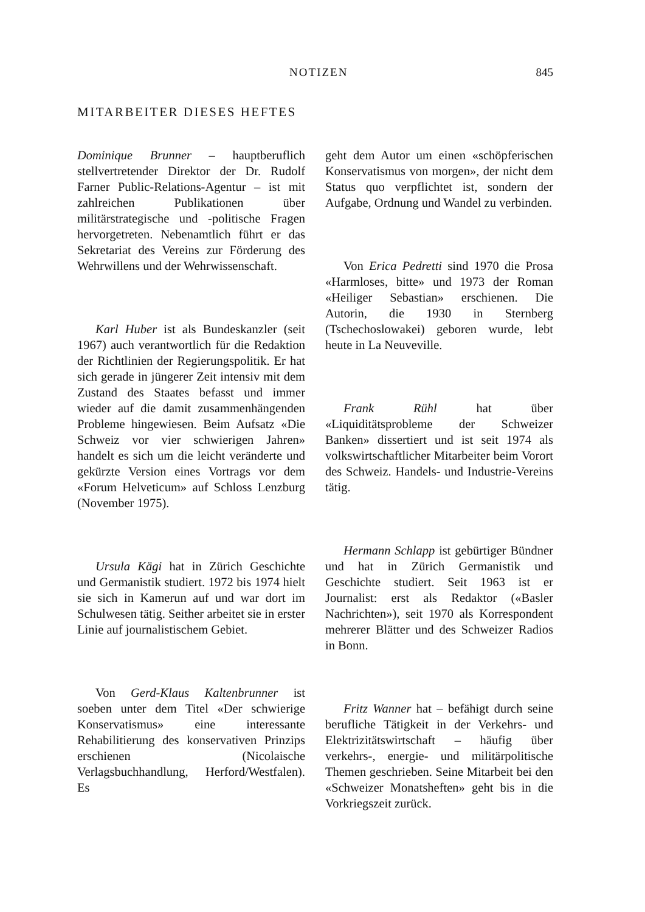NOTIZEN 845
MITARBEITER DIESES HEFTES
Dominique Brunner – hauptberuflich stellvertretender Direktor der Dr. Rudolf Farner Public-Relations-Agentur – ist mit zahlreichen Publikationen über militärstrategische und -politische Fragen hervorgetreten. Nebenamtlich führt er das Sekretariat des Vereins zur Förderung des Wehrwillens und der Wehrwissenschaft.
Karl Huber ist als Bundeskanzler (seit 1967) auch verantwortlich für die Redaktion der Richtlinien der Regierungspolitik. Er hat sich gerade in jüngerer Zeit intensiv mit dem Zustand des Staates befasst und immer wieder auf die damit zusammenhängenden Probleme hingewiesen. Beim Aufsatz «Die Schweiz vor vier schwierigen Jahren» handelt es sich um die leicht veränderte und gekürzte Version eines Vortrags vor dem «Forum Helveticum» auf Schloss Lenzburg (November 1975).
Ursula Kägi hat in Zürich Geschichte und Germanistik studiert. 1972 bis 1974 hielt sie sich in Kamerun auf und war dort im Schulwesen tätig. Seither arbeitet sie in erster Linie auf journalistischem Gebiet.
Von Gerd-Klaus Kaltenbrunner ist soeben unter dem Titel «Der schwierige Konservatismus» eine interessante Rehabilitierung des konservativen Prinzips erschienen (Nicolaische Verlagsbuchhandlung, Herford/Westfalen). Es
geht dem Autor um einen «schöpferischen Konservatismus von morgen», der nicht dem Status quo verpflichtet ist, sondern der Aufgabe, Ordnung und Wandel zu verbinden.
Von Erica Pedretti sind 1970 die Prosa «Harmloses, bitte» und 1973 der Roman «Heiliger Sebastian» erschienen. Die Autorin, die 1930 in Sternberg (Tschechoslowakei) geboren wurde, lebt heute in La Neuveville.
Frank Rühl hat über «Liquiditätsprobleme der Schweizer Banken» dissertiert und ist seit 1974 als volkswirtschaftlicher Mitarbeiter beim Vorort des Schweiz. Handels- und Industrie-Vereins tätig.
Hermann Schlapp ist gebürtiger Bündner und hat in Zürich Germanistik und Geschichte studiert. Seit 1963 ist er Journalist: erst als Redaktor («Basler Nachrichten»), seit 1970 als Korrespondent mehrerer Blätter und des Schweizer Radios in Bonn.
Fritz Wanner hat – befähigt durch seine berufliche Tätigkeit in der Verkehrs- und Elektrizitätswirtschaft – häufig über verkehrs-, energie- und militärpolitische Themen geschrieben. Seine Mitarbeit bei den «Schweizer Monatsheften» geht bis in die Vorkriegszeit zurück.